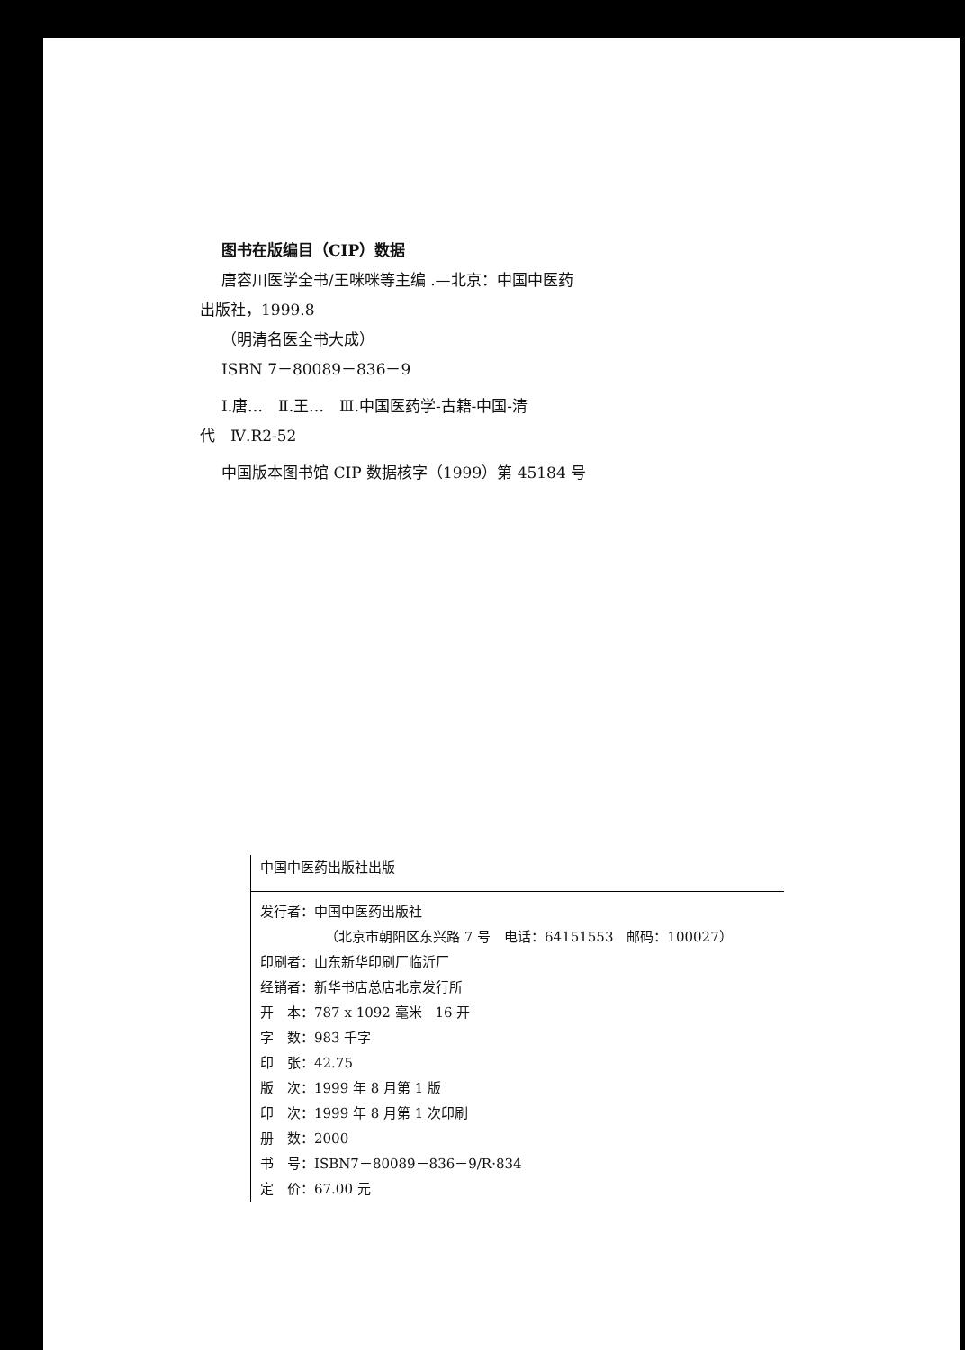图书在版编目（CIP）数据
唐容川医学全书/王咪咪等主编 .—北京：中国中医药
出版社，1999.8
（明清名医全书大成）
ISBN 7－80089－836－9
Ⅰ.唐…　Ⅱ.王…　Ⅲ.中国医药学-古籍-中国-清
代　Ⅳ.R2-52
中国版本图书馆 CIP 数据核字（1999）第 45184 号
中国中医药出版社出版
发行者：中国中医药出版社
（北京市朝阳区东兴路 7 号　电话：64151553　邮码：100027）
印刷者：山东新华印刷厂临沂厂
经销者：新华书店总店北京发行所
开　本：787 x 1092 毫米　16 开
字　数：983 千字
印　张：42.75
版　次：1999 年 8 月第 1 版
印　次：1999 年 8 月第 1 次印刷
册　数：2000
书　号：ISBN7－80089－836－9/R·834
定　价：67.00 元